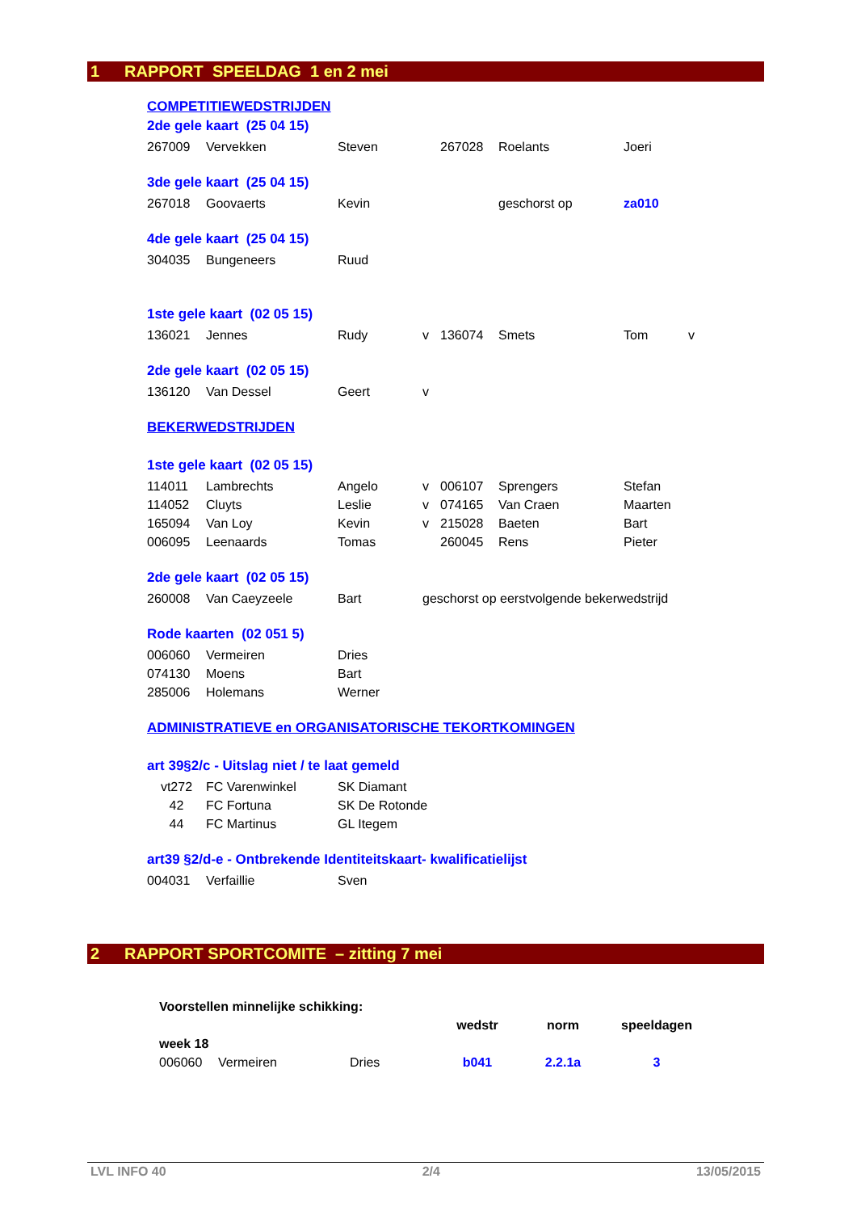1 RAPPORT SPEELDAG 1 en 2 mei
COMPETITIEWEDSTRIJDEN
2de gele kaart (25 04 15)
| 267009 | Vervekken | Steven | | 267028 | Roelants | Joeri |
3de gele kaart (25 04 15)
| 267018 | Goovaerts | Kevin | geschorst op | za010 |
4de gele kaart (25 04 15)
| 304035 | Bungeneers | Ruud |
1ste gele kaart (02 05 15)
| 136021 | Jennes | Rudy | v | 136074 | Smets | Tom | v |
2de gele kaart (02 05 15)
| 136120 | Van Dessel | Geert | v |
BEKERWEDSTRIJDEN
1ste gele kaart (02 05 15)
| 114011 | Lambrechts | Angelo | v | 006107 | Sprengers | Stefan |
| 114052 | Cluyts | Leslie | v | 074165 | Van Craen | Maarten |
| 165094 | Van Loy | Kevin | v | 215028 | Baeten | Bart |
| 006095 | Leenaards | Tomas | | 260045 | Rens | Pieter |
2de gele kaart (02 05 15)
| 260008 | Van Caeyzeele | Bart | geschorst op eerstvolgende bekerwedstrijd |
Rode kaarten (02 051 5)
| 006060 | Vermeiren | Dries |
| 074130 | Moens | Bart |
| 285006 | Holemans | Werner |
ADMINISTRATIEVE en ORGANISATORISCHE TEKORTKOMINGEN
art 39§2/c - Uitslag niet / te laat gemeld
| vt272 | FC Varenwinkel | SK Diamant |
| 42 | FC Fortuna | SK De Rotonde |
| 44 | FC Martinus | GL Itegem |
art39 §2/d-e - Ontbrekende Identiteitskaart- kwalificatielijst
| 004031 | Verfaillie | Sven |
2 RAPPORT SPORTCOMITE – zitting 7 mei
| Voorstellen minnelijke schikking: | | | | | |
| | | | wedstr | norm | speeldagen |
| week 18 | | | | | |
| 006060 | Vermeiren | Dries | b041 | 2.2.1a | 3 |
LVL INFO 40 2/4 13/05/2015